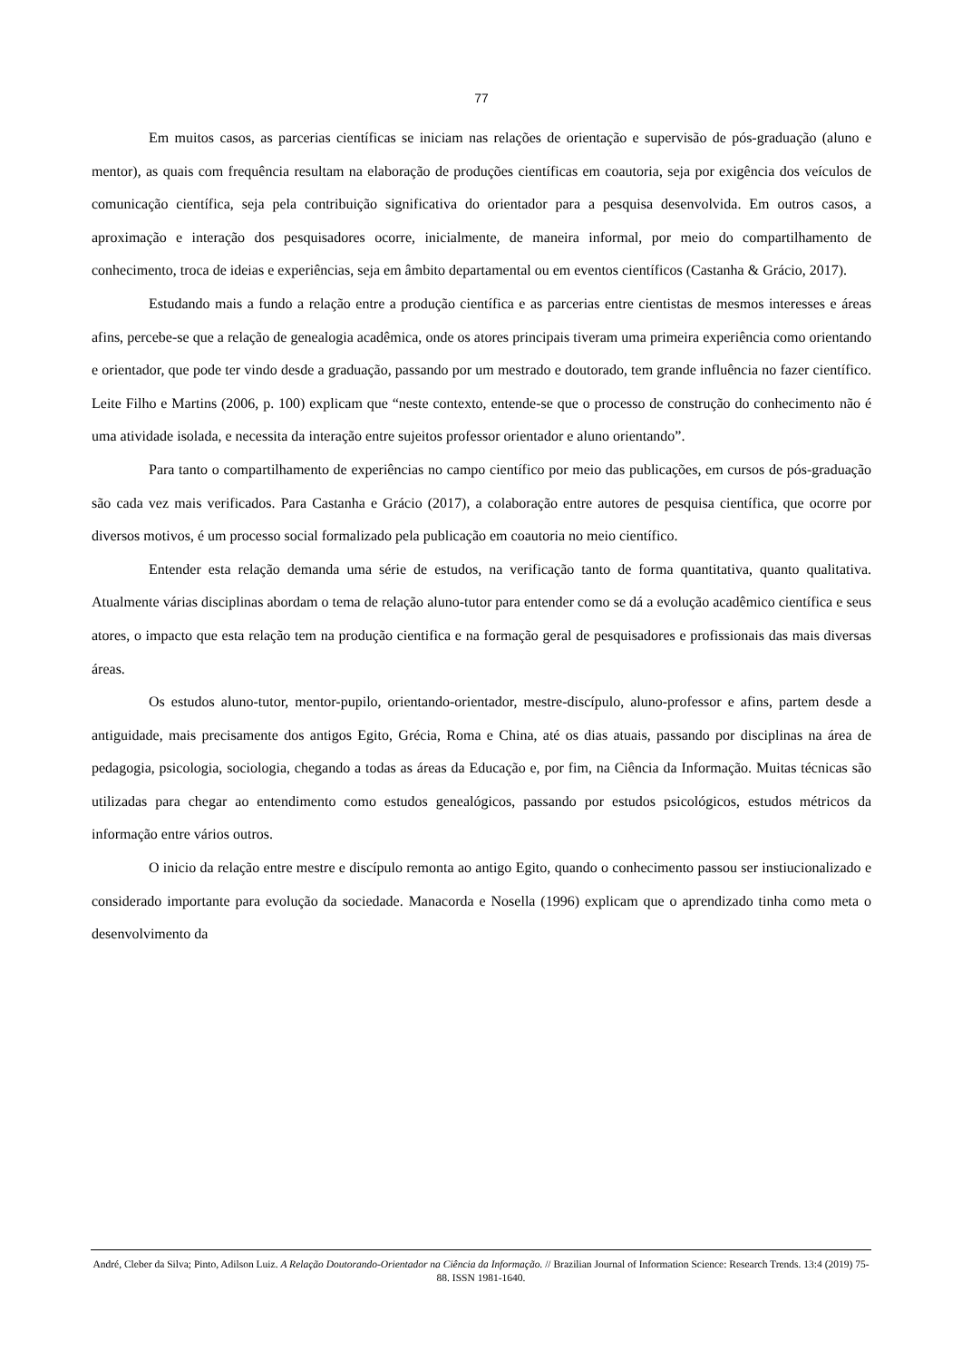77
Em muitos casos, as parcerias científicas se iniciam nas relações de orientação e supervisão de pós-graduação (aluno e mentor), as quais com frequência resultam na elaboração de produções científicas em coautoria, seja por exigência dos veículos de comunicação científica, seja pela contribuição significativa do orientador para a pesquisa desenvolvida. Em outros casos, a aproximação e interação dos pesquisadores ocorre, inicialmente, de maneira informal, por meio do compartilhamento de conhecimento, troca de ideias e experiências, seja em âmbito departamental ou em eventos científicos (Castanha & Grácio, 2017).
Estudando mais a fundo a relação entre a produção científica e as parcerias entre cientistas de mesmos interesses e áreas afins, percebe-se que a relação de genealogia acadêmica, onde os atores principais tiveram uma primeira experiência como orientando e orientador, que pode ter vindo desde a graduação, passando por um mestrado e doutorado, tem grande influência no fazer científico. Leite Filho e Martins (2006, p. 100) explicam que “neste contexto, entende-se que o processo de construção do conhecimento não é uma atividade isolada, e necessita da interação entre sujeitos professor orientador e aluno orientando”.
Para tanto o compartilhamento de experiências no campo científico por meio das publicações, em cursos de pós-graduação são cada vez mais verificados. Para Castanha e Grácio (2017), a colaboração entre autores de pesquisa científica, que ocorre por diversos motivos, é um processo social formalizado pela publicação em coautoria no meio científico.
Entender esta relação demanda uma série de estudos, na verificação tanto de forma quantitativa, quanto qualitativa. Atualmente várias disciplinas abordam o tema de relação aluno-tutor para entender como se dá a evolução acadêmico científica e seus atores, o impacto que esta relação tem na produção cientifica e na formação geral de pesquisadores e profissionais das mais diversas áreas.
Os estudos aluno-tutor, mentor-pupilo, orientando-orientador, mestre-discípulo, aluno-professor e afins, partem desde a antiguidade, mais precisamente dos antigos Egito, Grécia, Roma e China, até os dias atuais, passando por disciplinas na área de pedagogia, psicologia, sociologia, chegando a todas as áreas da Educação e, por fim, na Ciência da Informação. Muitas técnicas são utilizadas para chegar ao entendimento como estudos genealógicos, passando por estudos psicológicos, estudos métricos da informação entre vários outros.
O inicio da relação entre mestre e discípulo remonta ao antigo Egito, quando o conhecimento passou ser instiucionalizado e considerado importante para evolução da sociedade. Manacorda e Nosella (1996) explicam que o aprendizado tinha como meta o desenvolvimento da
André, Cleber da Silva; Pinto, Adilson Luiz. A Relação Doutorando-Orientador na Ciência da Informação. // Brazilian Journal of Information Science: Research Trends. 13:4 (2019) 75-88. ISSN 1981-1640.